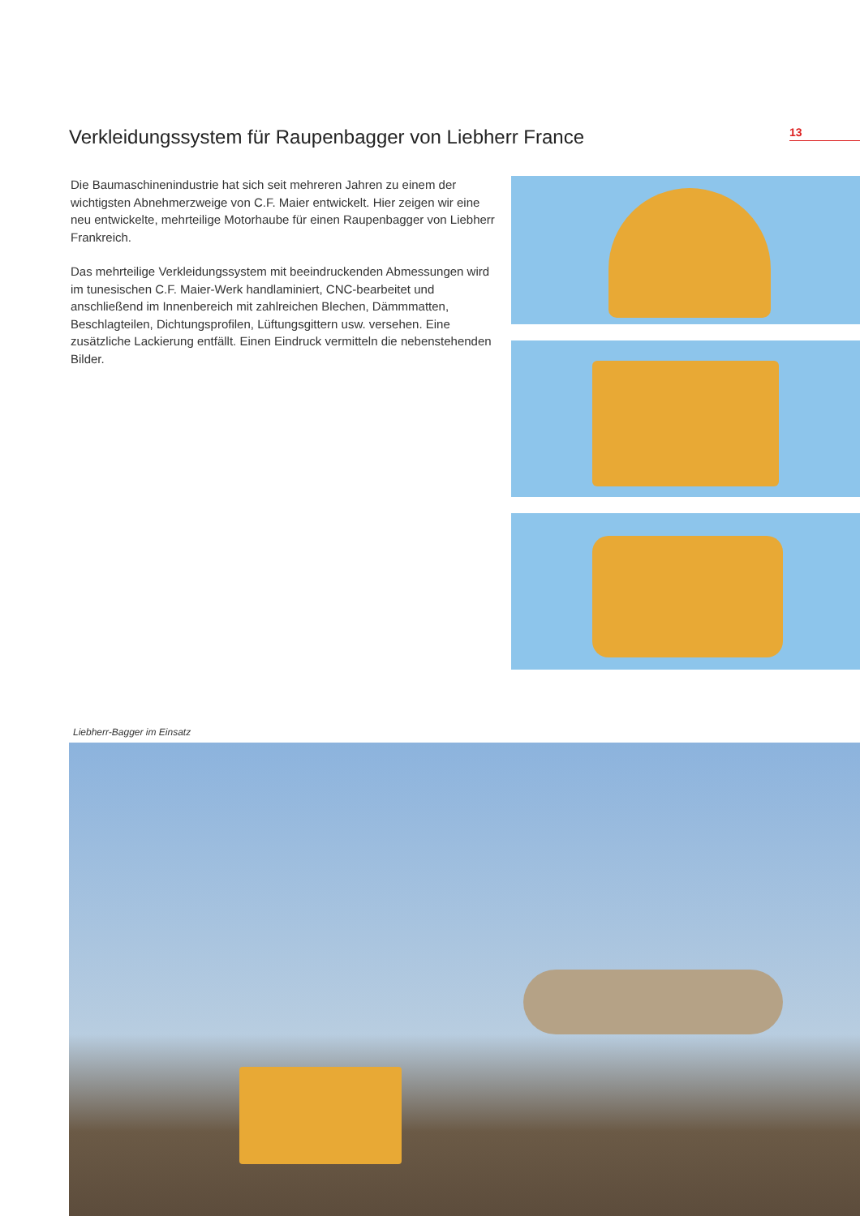Verkleidungssystem für Raupenbagger von Liebherr France
13
Die Baumaschinenindustrie hat sich seit mehreren Jahren zu einem der wichtigsten Abnehmerzweige von C.F. Maier entwickelt. Hier zeigen wir eine neu entwickelte, mehrteilige Motorhaube für einen Raupenbagger von Liebherr Frankreich.
Das mehrteilige Verkleidungssystem mit beeindruckenden Abmessungen wird im tunesischen C.F. Maier-Werk handlaminiert, CNC-bearbeitet und anschließend im Innenbereich mit zahlreichen Blechen, Dämmmatten, Beschlagteilen, Dichtungsprofilen, Lüftungsgittern usw. versehen. Eine zusätzliche Lackierung entfällt. Einen Eindruck vermitteln die nebenstehenden Bilder.
Liebherr-Bagger im Einsatz